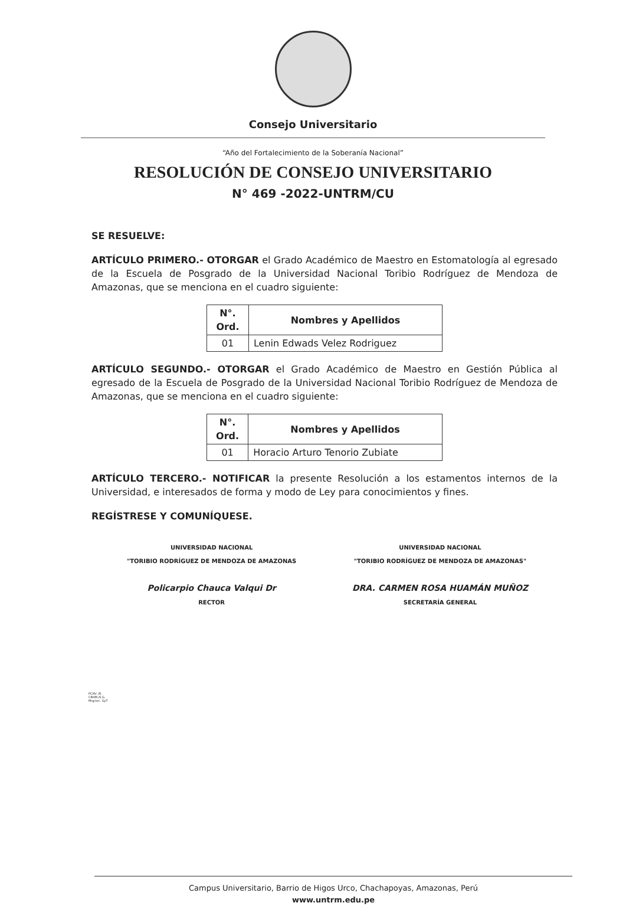Consejo Universitario
“Año del Fortalecimiento de la Soberanía Nacional”
RESOLUCIÓN DE CONSEJO UNIVERSITARIO
N° 469 -2022-UNTRM/CU
SE RESUELVE:
ARTÍCULO PRIMERO.- OTORGAR el Grado Académico de Maestro en Estomatología al egresado de la Escuela de Posgrado de la Universidad Nacional Toribio Rodríguez de Mendoza de Amazonas, que se menciona en el cuadro siguiente:
| N°. Ord. | Nombres y Apellidos |
| --- | --- |
| 01 | Lenin Edwads Velez Rodriguez |
ARTÍCULO SEGUNDO.- OTORGAR el Grado Académico de Maestro en Gestión Pública al egresado de la Escuela de Posgrado de la Universidad Nacional Toribio Rodríguez de Mendoza de Amazonas, que se menciona en el cuadro siguiente:
| N°. Ord. | Nombres y Apellidos |
| --- | --- |
| 01 | Horacio Arturo Tenorio Zubiate |
ARTÍCULO TERCERO.- NOTIFICAR la presente Resolución a los estamentos internos de la Universidad, e interesados de forma y modo de Ley para conocimientos y fines.
REGÍSTRESE Y COMUNÍQUESE.
UNIVERSIDAD NACIONAL
"TORIBIO RODRÍGUEZ DE MENDOZA DE AMAZONAS
Policarpio Chauca Valqui Dr
RECTOR
UNIVERSIDAD NACIONAL
"TORIBIO RODRÍGUEZ DE MENDOZA DE AMAZONAS"
DRA. CARMEN ROSA HUAMÁN MUÑOZ
SECRETARÍA GENERAL
PCHV. /R.
CRHM./S.G.
Mrg/sec. GyT
Campus Universitario, Barrio de Higos Urco, Chachapoyas, Amazonas, Perú
www.untrm.edu.pe